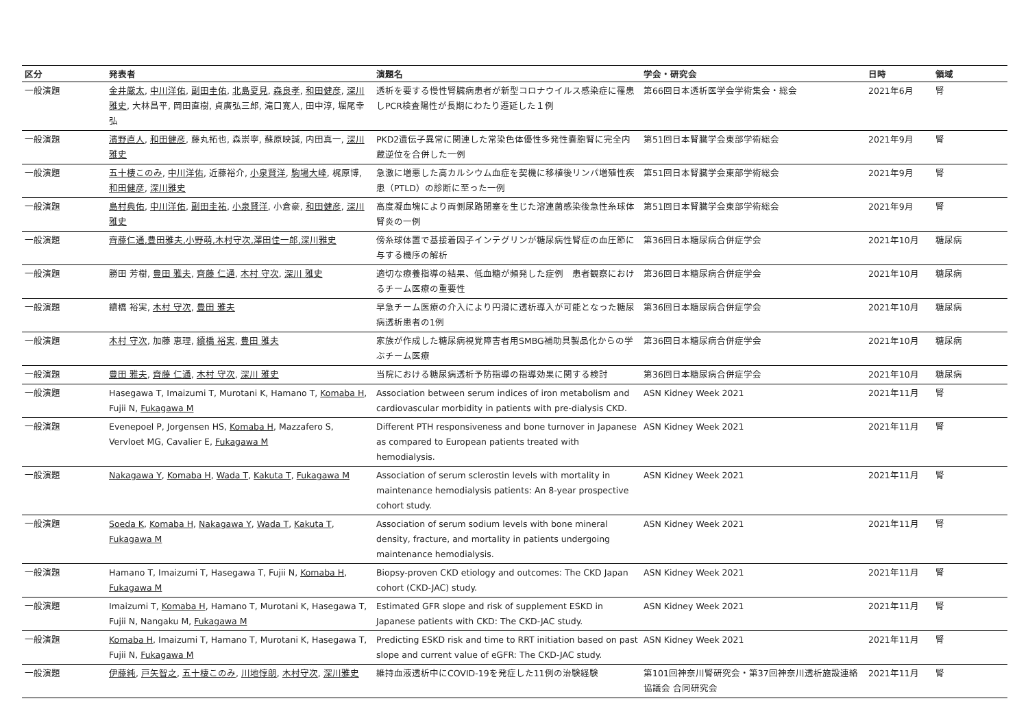| 区分 | 発表者 | 演題名 | 学会・研究会 | 日時 | 領域 |
| --- | --- | --- | --- | --- | --- |
| 一般演題 | 金井厳太 , 中川洋佑 , 副田圭佑 , 北島夏見 , 森良孝 , 和田健彦 , 深川雅史 , 大林昌平, 岡田直樹, 貞廣弘三郎, 滝口寛人, 田中淳, 堀尾幸弘 | 透析を要する慢性腎臓病患者が新型コロナウイルス感染症に罹患しPCR検査陽性が長期にわたり遷延した１例 | 第66回日本透析医学会学術集会・総会 | 2021年6月 | 腎 |
| 一般演題 | 濱野直人 , 和田健彦 , 藤丸拓也, 森崇寧, 蘇原映誠, 内田真一, 深川雅史 | PKD2遺伝子異常に関連した常染色体優性多発性嚢胞腎に完全内蔵逆位を合併した一例 | 第51回日本腎臓学会東部学術総会 | 2021年9月 | 腎 |
| 一般演題 | 五十棲このみ , 中川洋佑 , 近藤裕介, 小泉賢洋 , 駒場大峰 , 梶原博, 和田健彦 , 深川雅史 | 急激に増悪した高カルシウム血症を契機に移植後リンパ増殖性疾患（PTLD）の診断に至った一例 | 第51回日本腎臓学会東部学術総会 | 2021年9月 | 腎 |
| 一般演題 | 島村典佑 , 中川洋佑 , 副田圭祐 , 小泉賢洋 , 小倉豪, 和田健彦 , 深川雅史 | 高度凝血塊により両側尿路閉塞を生じた溶連菌感染後急性糸球体腎炎の一例 | 第51回日本腎臓学会東部学術総会 | 2021年9月 | 腎 |
| 一般演題 | 齊藤仁通,豊田雅夫,小野萌,木村守次,澤田佳一郎,深川雅史 | 傍糸球体置で基接着因子インテグリンが糖尿病性腎症の血圧節に与する機序の解析 | 第36回日本糖尿病合併症学会 | 2021年10月 | 糖尿病 |
| 一般演題 | 勝田 芳樹, 豊田 雅夫 , 齊藤 仁通 , 木村 守次 , 深川 雅史 | 適切な療養指導の結果、低血糖が頻発した症例 患者観察におけるチーム医療の重要性 | 第36回日本糖尿病合併症学会 | 2021年10月 | 糖尿病 |
| 一般演題 | 續橋 裕実, 木村 守次 , 豊田 雅夫 | 早急チーム医療の介入により円滑に透析導入が可能となった糖尿病透析患者の1例 | 第36回日本糖尿病合併症学会 | 2021年10月 | 糖尿病 |
| 一般演題 | 木村 守次 , 加藤 恵理, 續橋 裕実 , 豊田 雅夫 | 家族が作成した糖尿病視覚障害者用SMBG補助具製品化からの学ぶチーム医療 | 第36回日本糖尿病合併症学会 | 2021年10月 | 糖尿病 |
| 一般演題 | 豊田 雅夫 , 齊藤 仁通 , 木村 守次 , 深川 雅史 | 当院における糖尿病透析予防指導の指導効果に関する検討 | 第36回日本糖尿病合併症学会 | 2021年10月 | 糖尿病 |
| 一般演題 | Hasegawa T, Imaizumi T, Murotani K, Hamano T, Komaba H , Fujii N, Fukagawa M | Association between serum indices of iron metabolism and cardiovascular morbidity in patients with pre-dialysis CKD. | ASN Kidney Week 2021 | 2021年11月 | 腎 |
| 一般演題 | Evenepoel P, Jorgensen HS, Komaba H , Mazzafero S, Vervloet MG, Cavalier E, Fukagawa M | Different PTH responsiveness and bone turnover in Japanese as compared to European patients treated with hemodialysis. | ASN Kidney Week 2021 | 2021年11月 | 腎 |
| 一般演題 | Nakagawa Y , Komaba H , Wada T , Kakuta T , Fukagawa M | Association of serum sclerostin levels with mortality in maintenance hemodialysis patients: An 8-year prospective cohort study. | ASN Kidney Week 2021 | 2021年11月 | 腎 |
| 一般演題 | Soeda K , Komaba H , Nakagawa Y , Wada T , Kakuta T , Fukagawa M | Association of serum sodium levels with bone mineral density, fracture, and mortality in patients undergoing maintenance hemodialysis. | ASN Kidney Week 2021 | 2021年11月 | 腎 |
| 一般演題 | Hamano T, Imaizumi T, Hasegawa T, Fujii N, Komaba H , Fukagawa M | Biopsy-proven CKD etiology and outcomes: The CKD Japan cohort (CKD-JAC) study. | ASN Kidney Week 2021 | 2021年11月 | 腎 |
| 一般演題 | Imaizumi T, Komaba H , Hamano T, Murotani K, Hasegawa T, Fujii N, Nangaku M, Fukagawa M | Estimated GFR slope and risk of supplement ESKD in Japanese patients with CKD: The CKD-JAC study. | ASN Kidney Week 2021 | 2021年11月 | 腎 |
| 一般演題 | Komaba H , Imaizumi T, Hamano T, Murotani K, Hasegawa T, Fujii N, Fukagawa M | Predicting ESKD risk and time to RRT initiation based on past slope and current value of eGFR: The CKD-JAC study. | ASN Kidney Week 2021 | 2021年11月 | 腎 |
| 一般演題 | 伊藤純 , 戸矢智之 , 五十棲このみ , 川地惇朗 , 木村守次 , 深川雅史 | 維持血液透析中にCOVID-19を発症した11例の治験経験 | 第101回神奈川腎研究会・第37回神奈川透析施設連絡協議会 合同研究会 | 2021年11月 | 腎 |